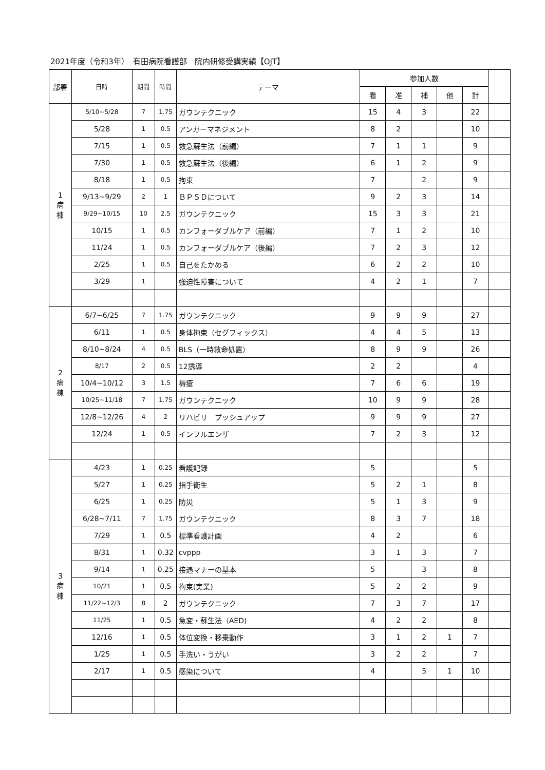2021年度（令和3年）　有田病院看護部　院内研修受講実績【OJT】
| 部署 | 日時 | 期間 | 時間 | テーマ | 参加人数 | | | | | |
| --- | --- | --- | --- | --- | --- | --- | --- | --- | --- | --- |
| | | | | | 看 | 准 | 補 | 他 | 計 | |
| 1 病 棟 | 5/10~5/28 | 7 | 1.75 | ガウンテクニック | 15 | 4 | 3 | | 22 | |
| | 5/28 | 1 | 0.5 | アンガーマネジメント | 8 | 2 | | | 10 | |
| | 7/15 | 1 | 0.5 | 救急蘇生法（前編） | 7 | 1 | 1 | | 9 | |
| | 7/30 | 1 | 0.5 | 救急蘇生法（後編） | 6 | 1 | 2 | | 9 | |
| | 8/18 | 1 | 0.5 | 拘束 | 7 | | 2 | | 9 | |
| | 9/13~9/29 | 2 | 1 | ＢＰＳＤについて | 9 | 2 | 3 | | 14 | |
| | 9/29~10/15 | 10 | 2.5 | ガウンテクニック | 15 | 3 | 3 | | 21 | |
| | 10/15 | 1 | 0.5 | カンフォーダブルケア（前編） | 7 | 1 | 2 | | 10 | |
| | 11/24 | 1 | 0.5 | カンフォーダブルケア（後編） | 7 | 2 | 3 | | 12 | |
| | 2/25 | 1 | 0.5 | 自己をたかめる | 6 | 2 | 2 | | 10 | |
| | 3/29 | 1 | | 強迫性障害について | 4 | 2 | 1 | | 7 | |
| 2 病 棟 | 6/7~6/25 | 7 | 1.75 | ガウンテクニック | 9 | 9 | 9 | | 27 | |
| | 6/11 | 1 | 0.5 | 身体拘束（セグフィックス） | 4 | 4 | 5 | | 13 | |
| | 8/10~8/24 | 4 | 0.5 | BLS（一時救命処置） | 8 | 9 | 9 | | 26 | |
| | 8/17 | 2 | 0.5 | 12誘導 | 2 | 2 | | | 4 | |
| | 10/4~10/12 | 3 | 1.5 | 褥瘡 | 7 | 6 | 6 | | 19 | |
| | 10/25~11/18 | 7 | 1.75 | ガウンテクニック | 10 | 9 | 9 | | 28 | |
| | 12/8~12/26 | 4 | 2 | リハビリ プッシュアップ | 9 | 9 | 9 | | 27 | |
| | 12/24 | 1 | 0.5 | インフルエンザ | 7 | 2 | 3 | | 12 | |
| 3 病 棟 | 4/23 | 1 | 0.25 | 看護記録 | 5 | | | | 5 | |
| | 5/27 | 1 | 0.25 | 指手衛生 | 5 | 2 | 1 | | 8 | |
| | 6/25 | 1 | 0.25 | 防災 | 5 | 1 | 3 | | 9 | |
| | 6/28~7/11 | 7 | 1.75 | ガウンテクニック | 8 | 3 | 7 | | 18 | |
| | 7/29 | 1 | 0.5 | 標準看護計画 | 4 | 2 | | | 6 | |
| | 8/31 | 1 | 0.32 | cvppp | 3 | 1 | 3 | | 7 | |
| | 9/14 | 1 | 0.25 | 接遇マナーの基本 | 5 | | 3 | | 8 | |
| | 10/21 | 1 | 0.5 | 拘束(実業) | 5 | 2 | 2 | | 9 | |
| | 11/22~12/3 | 8 | 2 | ガウンテクニック | 7 | 3 | 7 | | 17 | |
| | 11/25 | 1 | 0.5 | 急変・蘇生法（AED) | 4 | 2 | 2 | | 8 | |
| | 12/16 | 1 | 0.5 | 体位変換・移乗動作 | 3 | 1 | 2 | 1 | 7 | |
| | 1/25 | 1 | 0.5 | 手洗い・うがい | 3 | 2 | 2 | | 7 | |
| | 2/17 | 1 | 0.5 | 感染について | 4 | | 5 | 1 | 10 | |